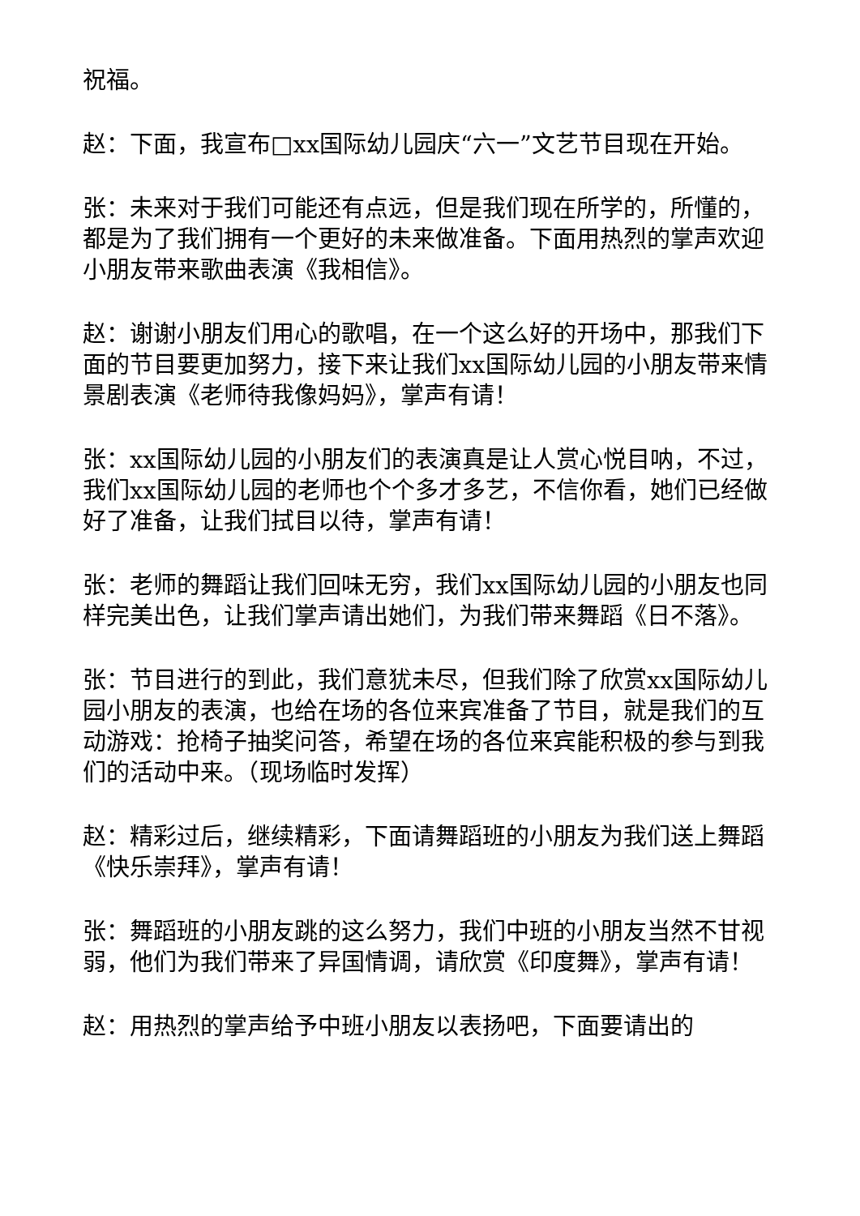祝福。
赵：下面，我宣布□xx国际幼儿园庆“六一”文艺节目现在开始。
张：未来对于我们可能还有点远，但是我们现在所学的，所懂的，都是为了我们拥有一个更好的未来做准备。下面用热烈的掌声欢迎小朋友带来歌曲表演《我相信》。
赵：谢谢小朋友们用心的歌唱，在一个这么好的开场中，那我们下面的节目要更加努力，接下来让我们xx国际幼儿园的小朋友带来情景剧表演《老师待我像妈妈》，掌声有请！
张：xx国际幼儿园的小朋友们的表演真是让人赏心悦目呐，不过，我们xx国际幼儿园的老师也个个多才多艺，不信你看，她们已经做好了准备，让我们拭目以待，掌声有请！
张：老师的舞蹈让我们回味无穷，我们xx国际幼儿园的小朋友也同样完美出色，让我们掌声请出她们，为我们带来舞蹈《日不落》。
张：节目进行的到此，我们意犹未尽，但我们除了欣赏xx国际幼儿园小朋友的表演，也给在场的各位来宾准备了节目，就是我们的互动游戏：抢椅子抽奖问答，希望在场的各位来宾能积极的参与到我们的活动中来。（现场临时发挥）
赵：精彩过后，继续精彩，下面请舞蹈班的小朋友为我们送上舞蹈《快乐崇拜》，掌声有请！
张：舞蹈班的小朋友跳的这么努力，我们中班的小朋友当然不甘视弱，他们为我们带来了异国情调，请欣赏《印度舞》，掌声有请！
赵：用热烈的掌声给予中班小朋友以表扬吧，下面要请出的